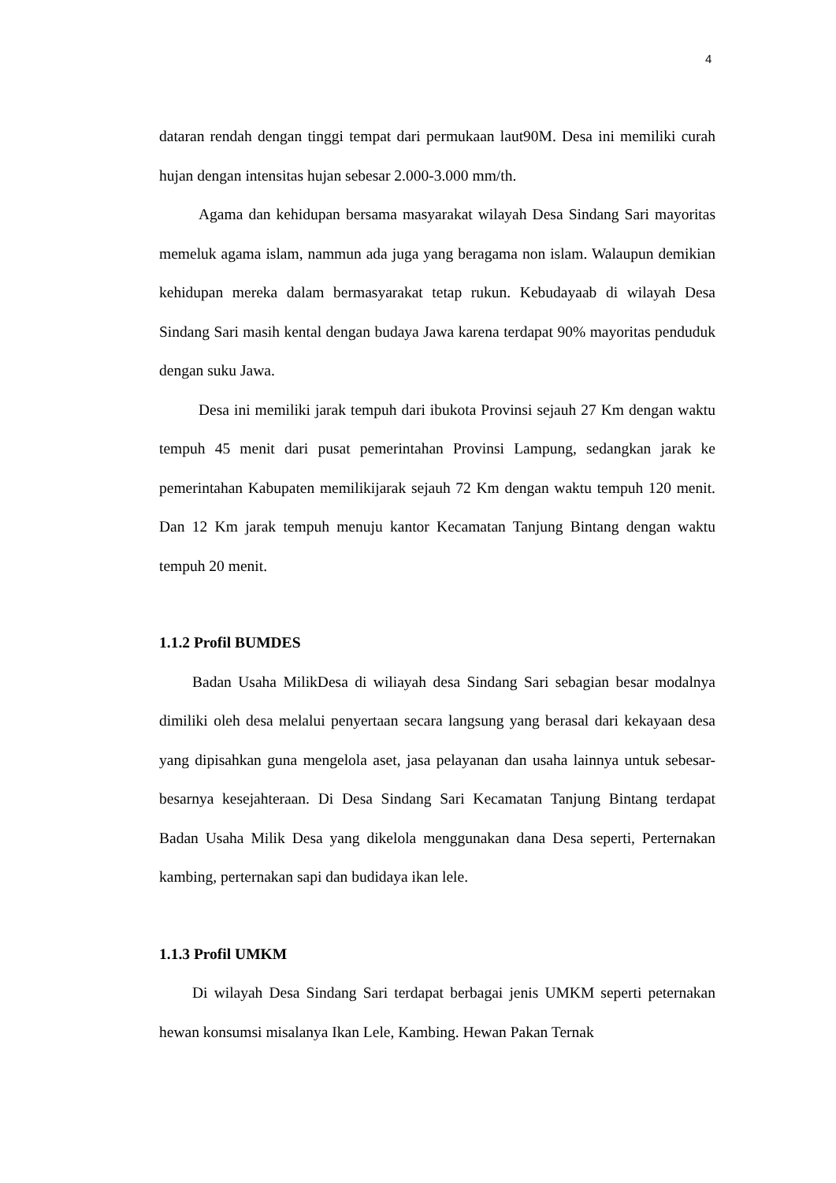4
dataran rendah dengan tinggi tempat dari permukaan laut90M. Desa ini memiliki curah hujan dengan intensitas hujan sebesar 2.000-3.000 mm/th.
Agama dan kehidupan bersama masyarakat wilayah Desa Sindang Sari mayoritas memeluk agama islam, nammun ada juga yang beragama non islam. Walaupun demikian kehidupan mereka dalam bermasyarakat tetap rukun. Kebudayaab di wilayah Desa Sindang Sari masih kental dengan budaya Jawa karena terdapat 90% mayoritas penduduk dengan suku Jawa.
Desa ini memiliki jarak tempuh dari ibukota Provinsi sejauh 27 Km dengan waktu tempuh 45 menit dari pusat pemerintahan Provinsi Lampung, sedangkan jarak ke pemerintahan Kabupaten memilikijarak sejauh 72 Km dengan waktu tempuh 120 menit. Dan 12 Km jarak tempuh menuju kantor Kecamatan Tanjung Bintang dengan waktu tempuh 20 menit.
1.1.2 Profil BUMDES
Badan Usaha MilikDesa di wiliayah desa Sindang Sari sebagian besar modalnya dimiliki oleh desa melalui penyertaan secara langsung yang berasal dari kekayaan desa yang dipisahkan guna mengelola aset, jasa pelayanan dan usaha lainnya untuk sebesar-besarnya kesejahteraan. Di Desa Sindang Sari Kecamatan Tanjung Bintang terdapat Badan Usaha Milik Desa yang dikelola menggunakan dana Desa seperti, Perternakan kambing, perternakan sapi dan budidaya ikan lele.
1.1.3 Profil UMKM
Di wilayah Desa Sindang Sari terdapat berbagai jenis UMKM seperti peternakan hewan konsumsi misalanya Ikan Lele, Kambing. Hewan Pakan Ternak